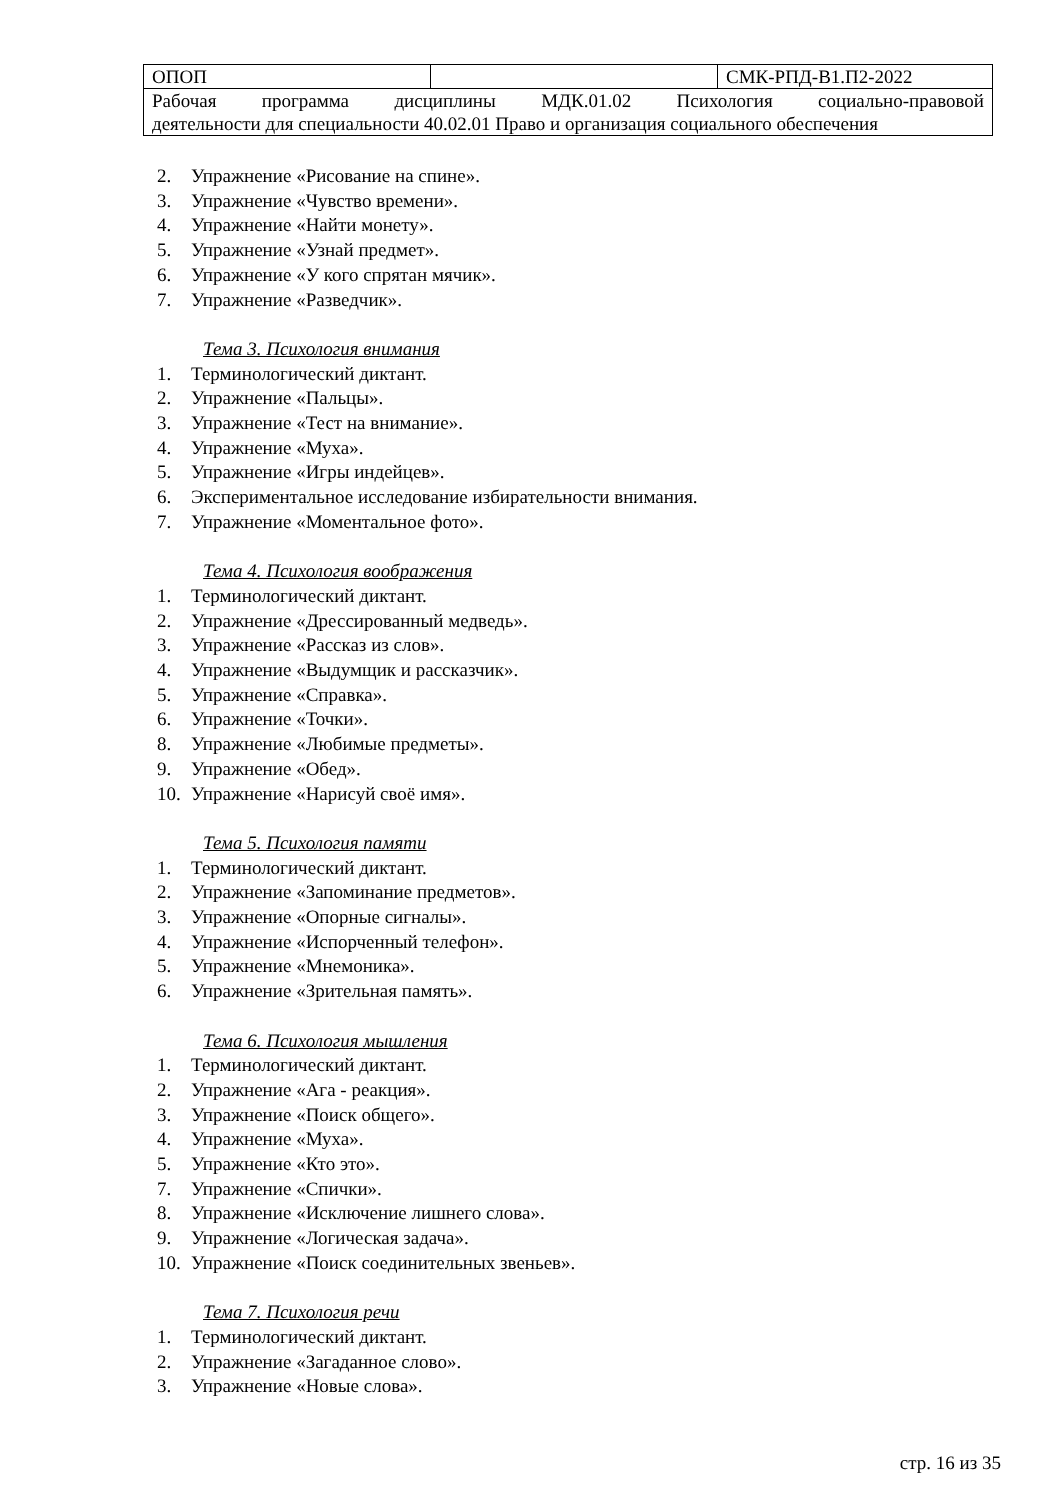| ОПОП | | СМК-РПД-В1.П2-2022 |
| Рабочая программа дисциплины МДК.01.02 Психология социально-правовой деятельности для специальности 40.02.01 Право и организация социального обеспечения | | |
2. Упражнение «Рисование на спине».
3. Упражнение «Чувство времени».
4. Упражнение «Найти монету».
5. Упражнение «Узнай предмет».
6. Упражнение «У кого спрятан мячик».
7. Упражнение «Разведчик».
Тема 3. Психология внимания
1. Терминологический диктант.
2. Упражнение «Пальцы».
3. Упражнение «Тест на внимание».
4. Упражнение «Муха».
5. Упражнение «Игры индейцев».
6. Экспериментальное исследование избирательности внимания.
7. Упражнение «Моментальное фото».
Тема 4. Психология воображения
1. Терминологический диктант.
2. Упражнение «Дрессированный медведь».
3. Упражнение «Рассказ из слов».
4. Упражнение «Выдумщик и рассказчик».
5. Упражнение «Справка».
6. Упражнение «Точки».
8. Упражнение «Любимые предметы».
9. Упражнение «Обед».
10. Упражнение «Нарисуй своё имя».
Тема 5. Психология памяти
1. Терминологический диктант.
2. Упражнение «Запоминание предметов».
3. Упражнение «Опорные сигналы».
4. Упражнение «Испорченный телефон».
5. Упражнение «Мнемоника».
6. Упражнение «Зрительная память».
Тема 6. Психология мышления
1. Терминологический диктант.
2. Упражнение «Ага - реакция».
3. Упражнение «Поиск общего».
4. Упражнение «Муха».
5. Упражнение «Кто это».
7. Упражнение «Спички».
8. Упражнение «Исключение лишнего слова».
9. Упражнение «Логическая задача».
10. Упражнение «Поиск соединительных звеньев».
Тема 7. Психология речи
1. Терминологический диктант.
2. Упражнение «Загаданное слово».
3. Упражнение «Новые слова».
стр. 16 из 35